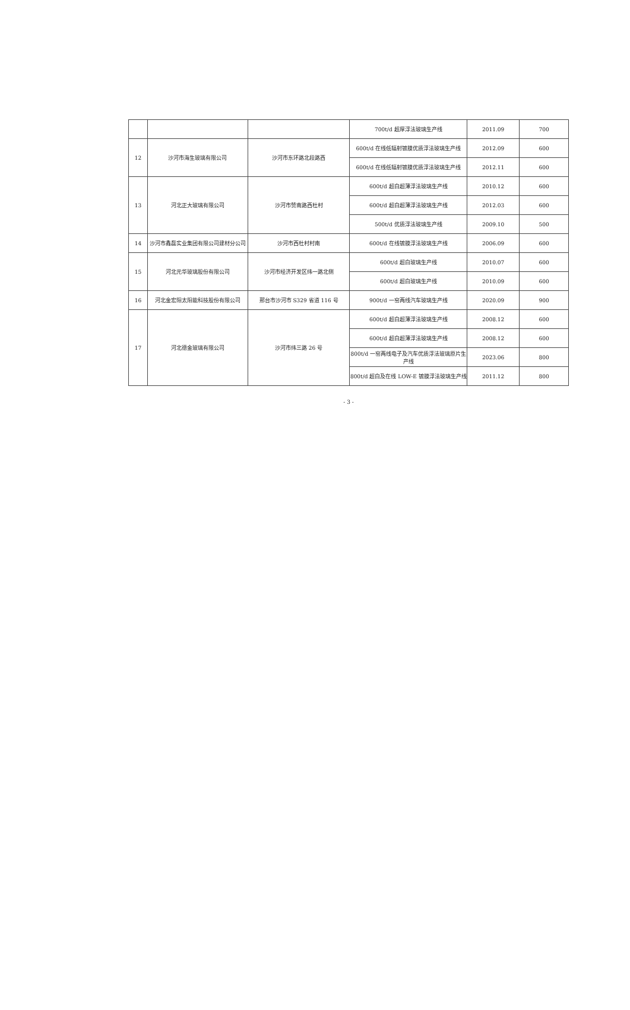| | | | 700t/d 超厚浮法玻璃生产线 | 2011.09 | 700 |
| 12 | 沙河市海生玻璃有限公司 | 沙河市东环路北段路西 | 600t/d 在线低辐射镀膜优质浮法玻璃生产线 | 2012.09 | 600 |
| | | | 600t/d 在线低辐射镀膜优质浮法玻璃生产线 | 2012.11 | 600 |
| 13 | 河北正大玻璃有限公司 | 沙河市赞南路西杜村 | 600t/d 超白超薄浮法玻璃生产线 | 2010.12 | 600 |
| | | | 600t/d 超白超薄浮法玻璃生产线 | 2012.03 | 600 |
| | | | 500t/d 优质浮法玻璃生产线 | 2009.10 | 500 |
| 14 | 沙河市鑫磊实业集团有限公司建材分公司 | 沙河市西杜村村南 | 600t/d 在线镀膜浮法玻璃生产线 | 2006.09 | 600 |
| 15 | 河北元华玻璃股份有限公司 | 沙河市经济开发区纬一路北侧 | 600t/d 超白玻璃生产线 | 2010.07 | 600 |
| | | | 600t/d 超白玻璃生产线 | 2010.09 | 600 |
| 16 | 河北金宏阳太阳能科技股份有限公司 | 邢台市沙河市 S329 省道 116 号 | 900t/d 一窑两线汽车玻璃生产线 | 2020.09 | 900 |
| 17 | 河北德金玻璃有限公司 | 沙河市纬三路 26 号 | 600t/d 超白超薄浮法玻璃生产线 | 2008.12 | 600 |
| | | | 600t/d 超白超薄浮法玻璃生产线 | 2008.12 | 600 |
| | | | 800t/d 一窑两线电子及汽车优质浮法玻璃原片生产线 | 2023.06 | 800 |
| | | | 800t/d 超白及在线 LOW-E 镀膜浮法玻璃生产线 | 2011.12 | 800 |
- 3 -